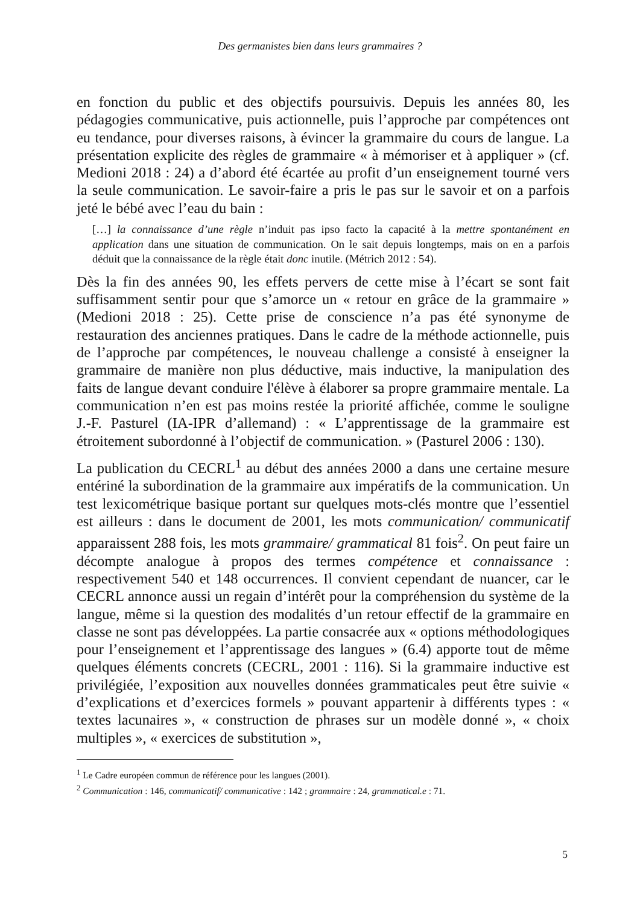Des germanistes bien dans leurs grammaires ?
en fonction du public et des objectifs poursuivis. Depuis les années 80, les pédagogies communicative, puis actionnelle, puis l’approche par compétences ont eu tendance, pour diverses raisons, à évincer la grammaire du cours de langue. La présentation explicite des règles de grammaire « à mémoriser et à appliquer » (cf. Medioni 2018 : 24) a d’abord été écartée au profit d’un enseignement tourné vers la seule communication. Le savoir-faire a pris le pas sur le savoir et on a parfois jeté le bébé avec l’eau du bain :
[…] la connaissance d’une règle n’induit pas ipso facto la capacité à la mettre spontanément en application dans une situation de communication. On le sait depuis longtemps, mais on en a parfois déduit que la connaissance de la règle était donc inutile. (Métrich 2012 : 54).
Dès la fin des années 90, les effets pervers de cette mise à l’écart se sont fait suffisamment sentir pour que s’amorce un « retour en grâce de la grammaire » (Medioni 2018 : 25). Cette prise de conscience n’a pas été synonyme de restauration des anciennes pratiques. Dans le cadre de la méthode actionnelle, puis de l’approche par compétences, le nouveau challenge a consisté à enseigner la grammaire de manière non plus déductive, mais inductive, la manipulation des faits de langue devant conduire l'élève à élaborer sa propre grammaire mentale. La communication n’en est pas moins restée la priorité affichée, comme le souligne J.-F. Pasturel (IA-IPR d’allemand) : « L’apprentissage de la grammaire est étroitement subordonné à l’objectif de communication. » (Pasturel 2006 : 130).
La publication du CECRL<sup>1</sup> au début des années 2000 a dans une certaine mesure entériné la subordination de la grammaire aux impératifs de la communication. Un test lexicométrique basique portant sur quelques mots-clés montre que l’essentiel est ailleurs : dans le document de 2001, les mots communication/ communicatif apparaissent 288 fois, les mots grammaire/ grammatical 81 fois<sup>2</sup>. On peut faire un décompte analogue à propos des termes compétence et connaissance : respectivement 540 et 148 occurrences. Il convient cependant de nuancer, car le CECRL annonce aussi un regain d’intérêt pour la compréhension du système de la langue, même si la question des modalités d’un retour effectif de la grammaire en classe ne sont pas développées. La partie consacrée aux « options méthodologiques pour l’enseignement et l’apprentissage des langues » (6.4) apporte tout de même quelques éléments concrets (CECRL, 2001 : 116). Si la grammaire inductive est privilégiée, l’exposition aux nouvelles données grammaticales peut être suivie « d’explications et d’exercices formels » pouvant appartenir à différents types : « textes lacunaires », « construction de phrases sur un modèle donné », « choix multiples », « exercices de substitution »,
<sup>1</sup> Le Cadre européen commun de référence pour les langues (2001).
<sup>2</sup> Communication : 146, communicatif/ communicative : 142 ; grammaire : 24, grammatical.e : 71.
5